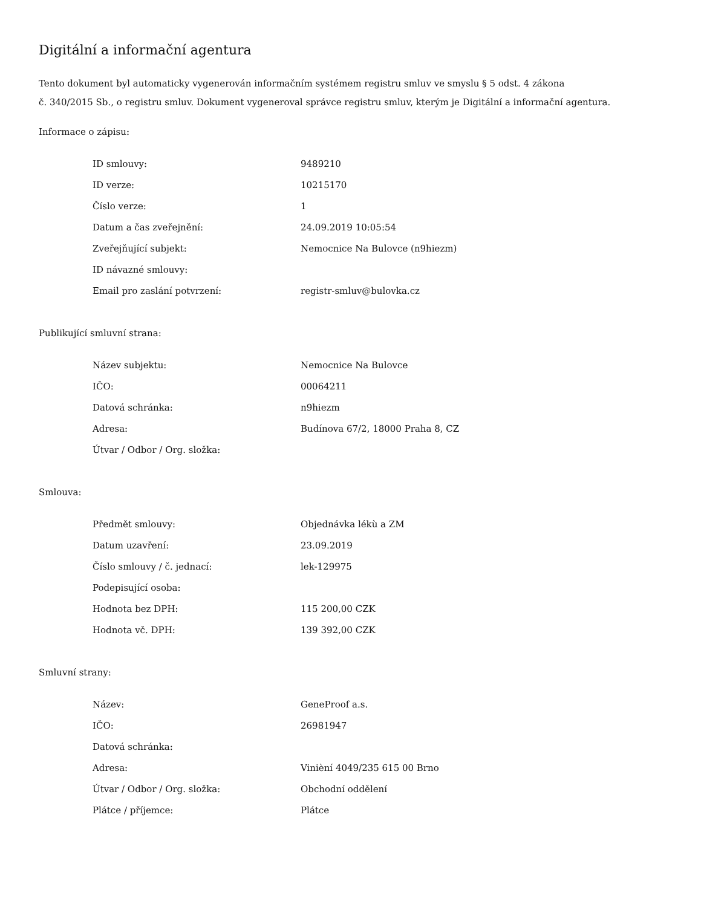Digitální a informační agentura
Tento dokument byl automaticky vygenerován informačním systémem registru smluv ve smyslu § 5 odst. 4 zákona
č. 340/2015 Sb., o registru smluv. Dokument vygeneroval správce registru smluv, kterým je Digitální a informační agentura.
Informace o zápisu:
| ID smlouvy: | 9489210 |
| ID verze: | 10215170 |
| Číslo verze: | 1 |
| Datum a čas zveřejnění: | 24.09.2019 10:05:54 |
| Zveřejňující subjekt: | Nemocnice Na Bulovce (n9hiezm) |
| ID návazné smlouvy: | |
| Email pro zaslání potvrzení: | registr-smluv@bulovka.cz |
Publikující smluvní strana:
| Název subjektu: | Nemocnice Na Bulovce |
| IČO: | 00064211 |
| Datová schránka: | n9hiezm |
| Adresa: | Budínova 67/2, 18000 Praha 8, CZ |
| Útvar / Odbor / Org. složka: | |
Smlouva:
| Předmět smlouvy: | Objednávka lékù a ZM |
| Datum uzavření: | 23.09.2019 |
| Číslo smlouvy / č. jednací: | lek-129975 |
| Podepisující osoba: | |
| Hodnota bez DPH: | 115 200,00 CZK |
| Hodnota vč. DPH: | 139 392,00 CZK |
Smluvní strany:
| Název: | GeneProof a.s. |
| IČO: | 26981947 |
| Datová schránka: | |
| Adresa: | Vinièní 4049/235 615 00 Brno |
| Útvar / Odbor / Org. složka: | Obchodní oddělení |
| Plátce / příjemce: | Plátce |